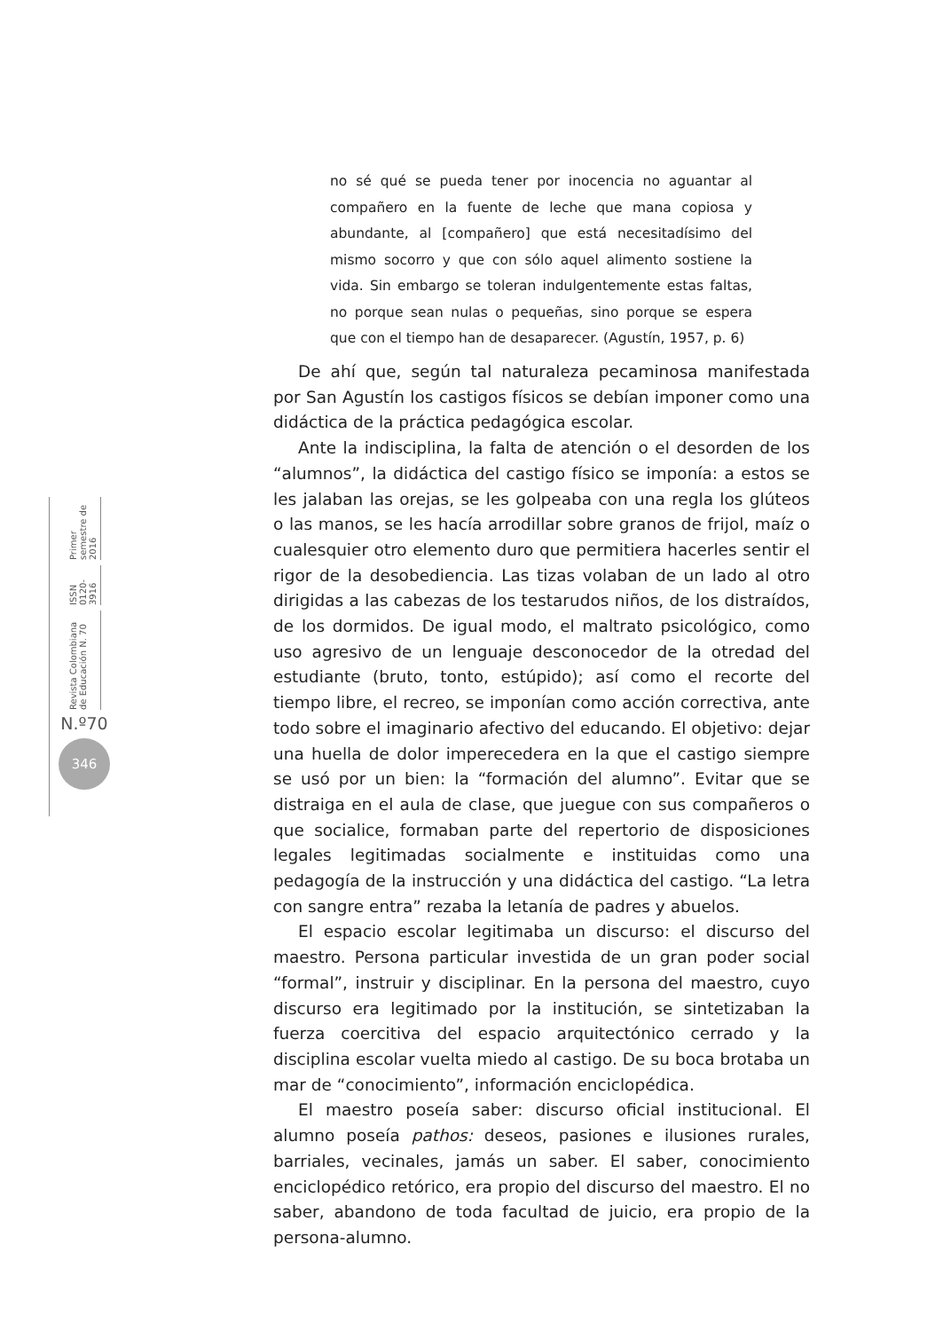no sé qué se pueda tener por inocencia no aguantar al compañero en la fuente de leche que mana copiosa y abundante, al [compañero] que está necesitadísimo del mismo socorro y que con sólo aquel alimento sostiene la vida. Sin embargo se toleran indulgentemente estas faltas, no porque sean nulas o pequeñas, sino porque se espera que con el tiempo han de desaparecer. (Agustín, 1957, p. 6)
Revista Colombiana de Educación N. 70 ISSN 0120-3916 Primer semestre de 2016
N.º70
346
De ahí que, según tal naturaleza pecaminosa manifestada por San Agustín los castigos físicos se debían imponer como una didáctica de la práctica pedagógica escolar.
Ante la indisciplina, la falta de atención o el desorden de los “alumnos”, la didáctica del castigo físico se imponía: a estos se les jalaban las orejas, se les golpeaba con una regla los glúteos o las manos, se les hacía arrodillar sobre granos de frijol, maíz o cualesquier otro elemento duro que permitiera hacerles sentir el rigor de la desobediencia. Las tizas volaban de un lado al otro dirigidas a las cabezas de los testarudos niños, de los distraídos, de los dormidos. De igual modo, el maltrato psicológico, como uso agresivo de un lenguaje desconocedor de la otredad del estudiante (bruto, tonto, estúpido); así como el recorte del tiempo libre, el recreo, se imponían como acción correctiva, ante todo sobre el imaginario afectivo del educando. El objetivo: dejar una huella de dolor imperecedera en la que el castigo siempre se usó por un bien: la “formación del alumno”. Evitar que se distraiga en el aula de clase, que juegue con sus compañeros o que socialice, formaban parte del repertorio de disposiciones legales legitimadas socialmente e instituidas como una pedagogía de la instrucción y una didáctica del castigo. “La letra con sangre entra” rezaba la letanía de padres y abuelos.
El espacio escolar legitimaba un discurso: el discurso del maestro. Persona particular investida de un gran poder social “formal”, instruir y disciplinar. En la persona del maestro, cuyo discurso era legitimado por la institución, se sintetizaban la fuerza coercitiva del espacio arquitectónico cerrado y la disciplina escolar vuelta miedo al castigo. De su boca brotaba un mar de “conocimiento”, información enciclopédica.
El maestro poseía saber: discurso oficial institucional. El alumno poseía pathos: deseos, pasiones e ilusiones rurales, barriales, vecinales, jamás un saber. El saber, conocimiento enciclopédico retórico, era propio del discurso del maestro. El no saber, abandono de toda facultad de juicio, era propio de la persona-alumno.